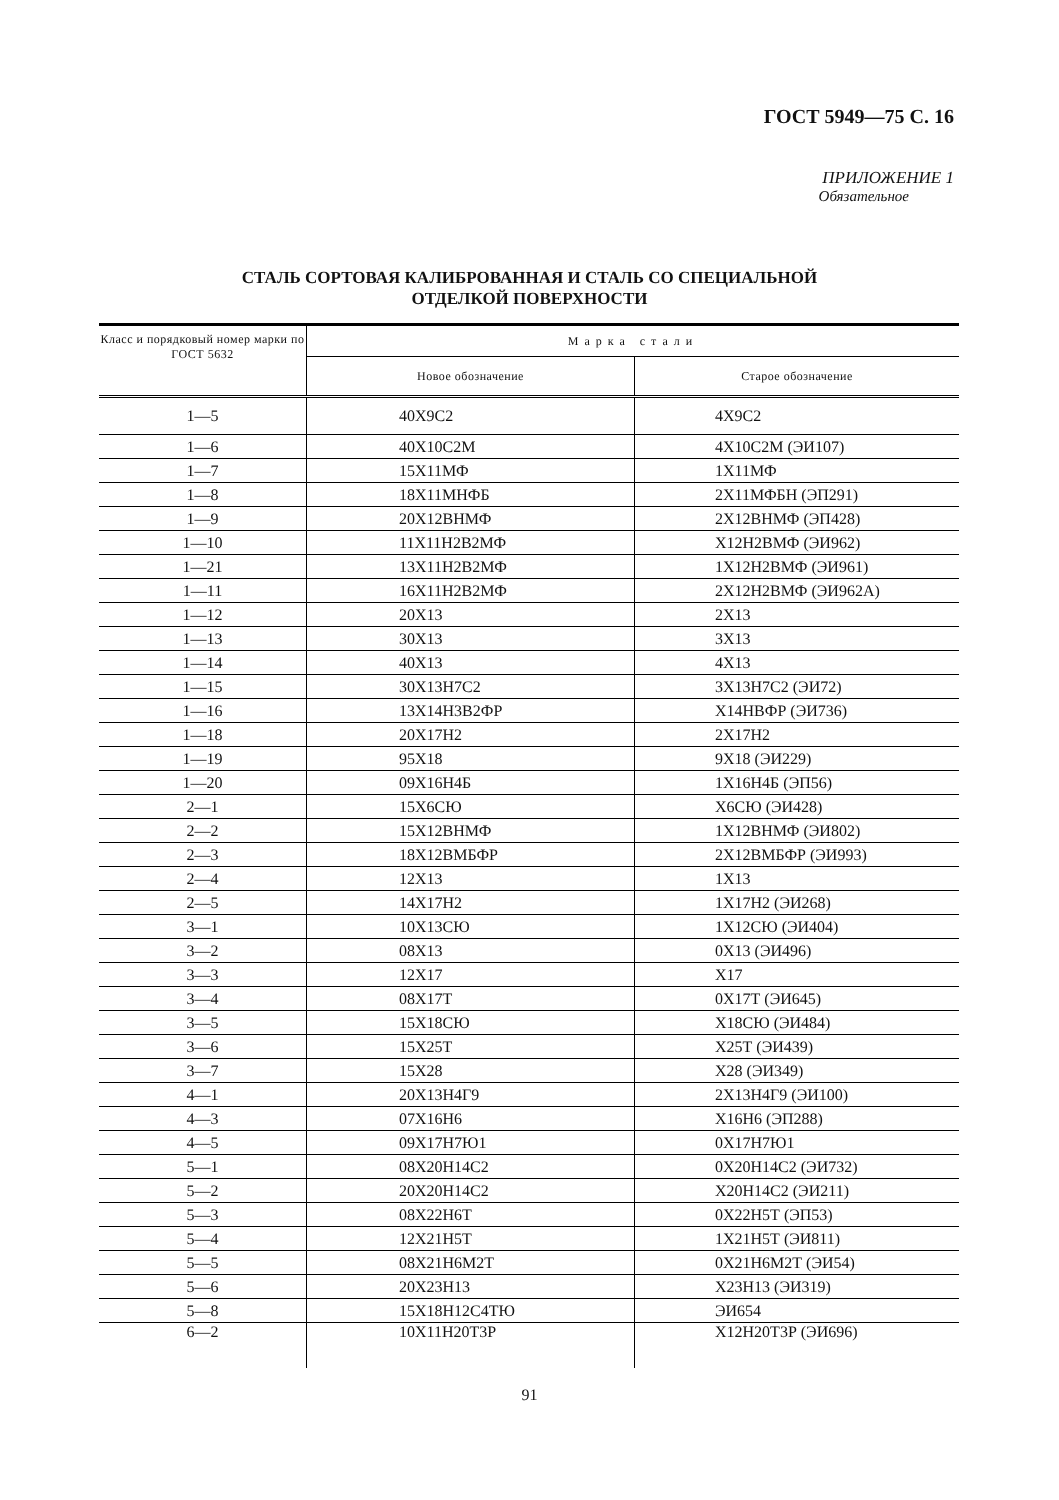ГОСТ 5949—75 С. 16
ПРИЛОЖЕНИЕ 1
Обязательное
СТАЛЬ СОРТОВАЯ КАЛИБРОВАННАЯ И СТАЛЬ СО СПЕЦИАЛЬНОЙ
ОТДЕЛКОЙ ПОВЕРХНОСТИ
| Класс и порядковый номер марки по ГОСТ 5632 | Марка стали | |
| --- | --- | --- |
| | Новое обозначение | Старое обозначение |
| 1—5 | 40Х9С2 | 4Х9С2 |
| 1—6 | 40Х10С2М | 4Х10С2М (ЭИ107) |
| 1—7 | 15Х11МФ | 1Х11МФ |
| 1—8 | 18Х11МНФБ | 2Х11МФБН (ЭП291) |
| 1—9 | 20Х12ВНМФ | 2Х12ВНМФ (ЭП428) |
| 1—10 | 11Х11Н2В2МФ | Х12Н2ВМФ (ЭИ962) |
| 1—21 | 13Х11Н2В2МФ | 1Х12Н2ВМФ (ЭИ961) |
| 1—11 | 16Х11Н2В2МФ | 2Х12Н2ВМФ (ЭИ962А) |
| 1—12 | 20Х13 | 2Х13 |
| 1—13 | 30Х13 | 3Х13 |
| 1—14 | 40Х13 | 4Х13 |
| 1—15 | 30Х13Н7С2 | 3Х13Н7С2 (ЭИ72) |
| 1—16 | 13Х14Н3В2ФР | Х14НВФР (ЭИ736) |
| 1—18 | 20Х17Н2 | 2Х17Н2 |
| 1—19 | 95Х18 | 9Х18 (ЭИ229) |
| 1—20 | 09Х16Н4Б | 1Х16Н4Б (ЭП56) |
| 2—1 | 15Х6СЮ | Х6СЮ (ЭИ428) |
| 2—2 | 15Х12ВНМФ | 1Х12ВНМФ (ЭИ802) |
| 2—3 | 18Х12ВМБФР | 2Х12ВМБФР (ЭИ993) |
| 2—4 | 12Х13 | 1Х13 |
| 2—5 | 14Х17Н2 | 1Х17Н2 (ЭИ268) |
| 3—1 | 10Х13СЮ | 1Х12СЮ (ЭИ404) |
| 3—2 | 08Х13 | 0Х13 (ЭИ496) |
| 3—3 | 12Х17 | Х17 |
| 3—4 | 08Х17Т | 0Х17Т (ЭИ645) |
| 3—5 | 15Х18СЮ | Х18СЮ (ЭИ484) |
| 3—6 | 15Х25Т | Х25Т (ЭИ439) |
| 3—7 | 15Х28 | Х28 (ЭИ349) |
| 4—1 | 20Х13Н4Г9 | 2Х13Н4Г9 (ЭИ100) |
| 4—3 | 07Х16Н6 | Х16Н6 (ЭП288) |
| 4—5 | 09Х17Н7Ю1 | 0Х17Н7Ю1 |
| 5—1 | 08Х20Н14С2 | 0Х20Н14С2 (ЭИ732) |
| 5—2 | 20Х20Н14С2 | Х20Н14С2 (ЭИ211) |
| 5—3 | 08Х22Н6Т | 0Х22Н5Т (ЭП53) |
| 5—4 | 12Х21Н5Т | 1Х21Н5Т (ЭИ811) |
| 5—5 | 08Х21Н6М2Т | 0Х21Н6М2Т (ЭИ54) |
| 5—6 | 20Х23Н13 | Х23Н13 (ЭИ319) |
| 5—8 | 15Х18Н12С4ТЮ | ЭИ654 |
| 6—2 | 10Х11Н20Т3Р | Х12Н20Т3Р (ЭИ696) |
91